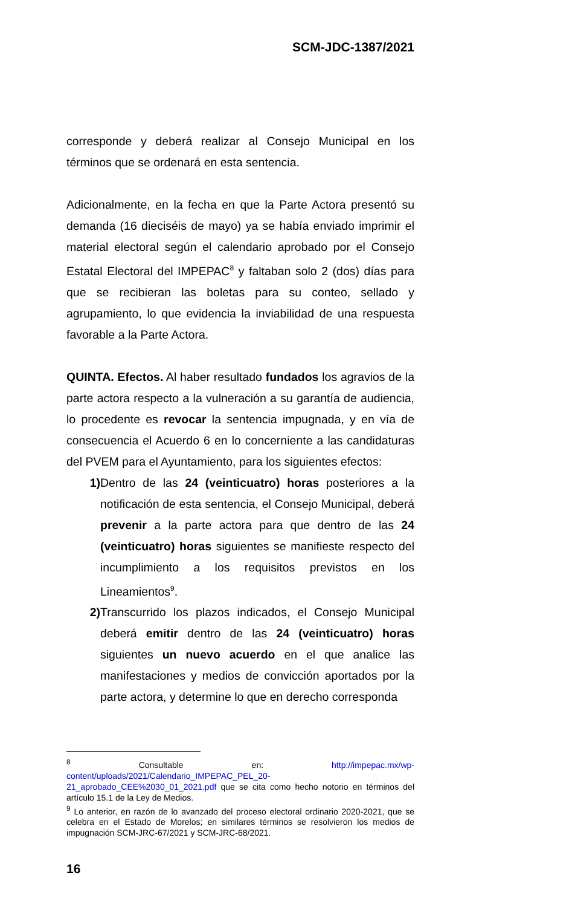SCM-JDC-1387/2021
corresponde y deberá realizar al Consejo Municipal en los términos que se ordenará en esta sentencia.
Adicionalmente, en la fecha en que la Parte Actora presentó su demanda (16 dieciséis de mayo) ya se había enviado imprimir el material electoral según el calendario aprobado por el Consejo Estatal Electoral del IMPEPAC<sup>8</sup> y faltaban solo 2 (dos) días para que se recibieran las boletas para su conteo, sellado y agrupamiento, lo que evidencia la inviabilidad de una respuesta favorable a la Parte Actora.
QUINTA. Efectos. Al haber resultado fundados los agravios de la parte actora respecto a la vulneración a su garantía de audiencia, lo procedente es revocar la sentencia impugnada, y en vía de consecuencia el Acuerdo 6 en lo concerniente a las candidaturas del PVEM para el Ayuntamiento, para los siguientes efectos:
1) Dentro de las 24 (veinticuatro) horas posteriores a la notificación de esta sentencia, el Consejo Municipal, deberá prevenir a la parte actora para que dentro de las 24 (veinticuatro) horas siguientes se manifieste respecto del incumplimiento a los requisitos previstos en los Lineamientos<sup>9</sup>.
2) Transcurrido los plazos indicados, el Consejo Municipal deberá emitir dentro de las 24 (veinticuatro) horas siguientes un nuevo acuerdo en el que analice las manifestaciones y medios de convicción aportados por la parte actora, y determine lo que en derecho corresponda
<sup>8</sup> Consultable en: http://impepac.mx/wp-content/uploads/2021/Calendario_IMPEPAC_PEL_20-21_aprobado_CEE%2030_01_2021.pdf que se cita como hecho notorio en términos del artículo 15.1 de la Ley de Medios.
<sup>9</sup> Lo anterior, en razón de lo avanzado del proceso electoral ordinario 2020-2021, que se celebra en el Estado de Morelos; en similares términos se resolvieron los medios de impugnación SCM-JRC-67/2021 y SCM-JRC-68/2021.
16